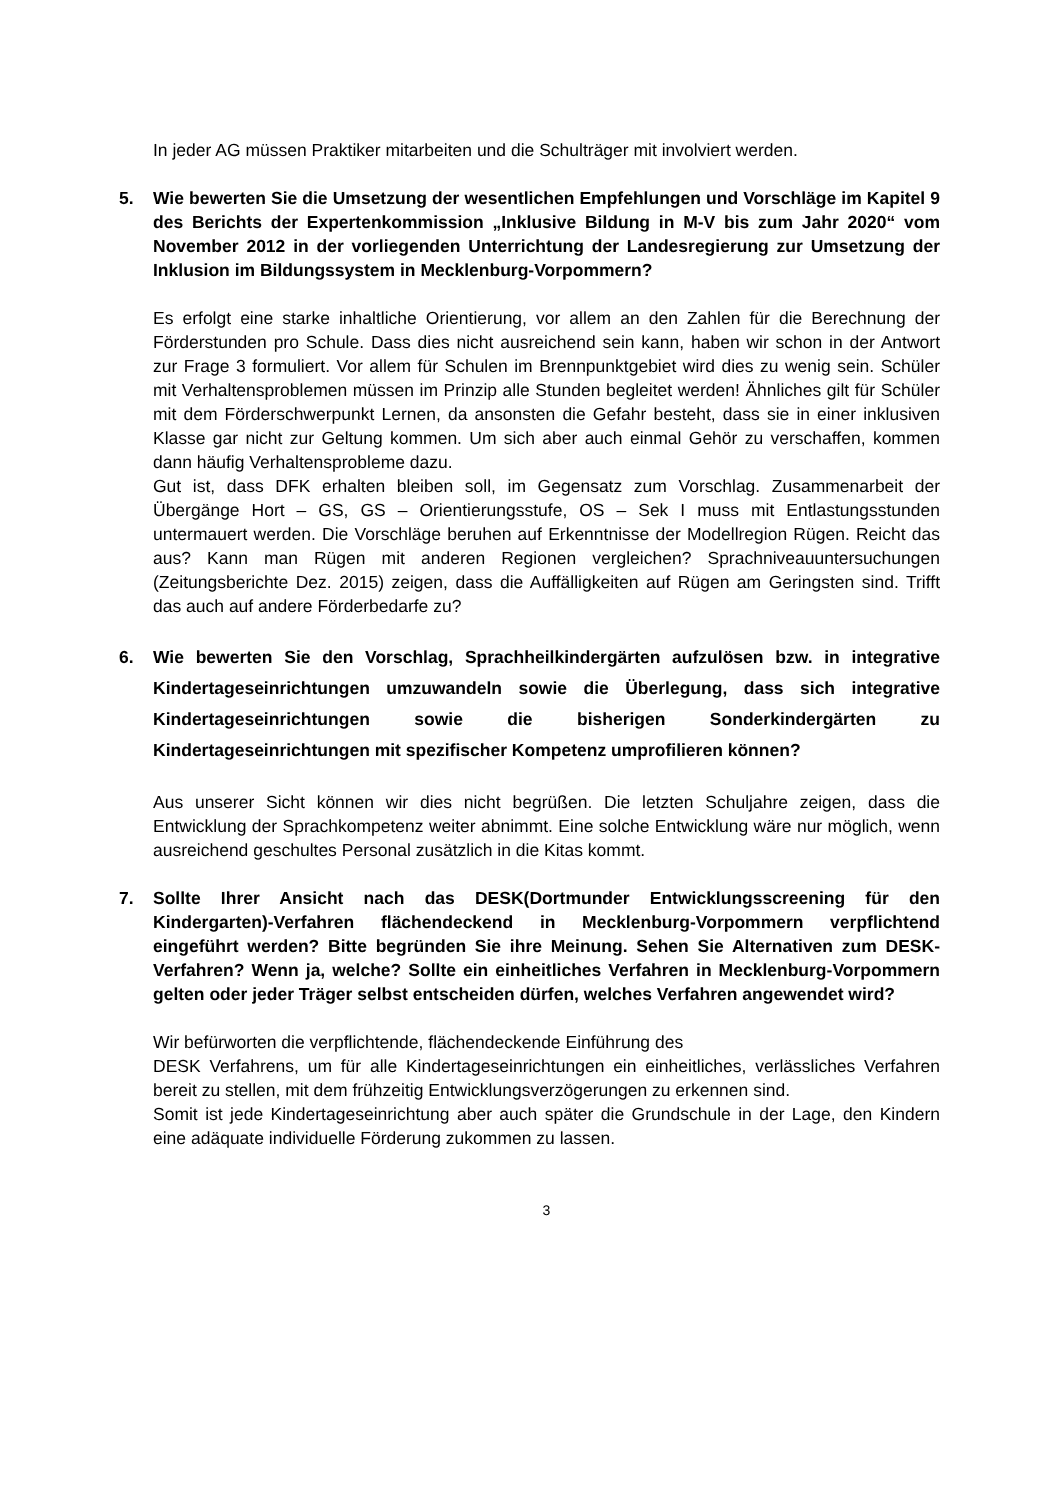In jeder AG müssen Praktiker mitarbeiten und die Schulträger mit involviert werden.
5. Wie bewerten Sie die Umsetzung der wesentlichen Empfehlungen und Vorschläge im Kapitel 9 des Berichts der Expertenkommission „Inklusive Bildung in M-V bis zum Jahr 2020“ vom November 2012 in der vorliegenden Unterrichtung der Landesregierung zur Umsetzung der Inklusion im Bildungssystem in Mecklenburg-Vorpommern?
Es erfolgt eine starke inhaltliche Orientierung, vor allem an den Zahlen für die Berechnung der Förderstunden pro Schule. Dass dies nicht ausreichend sein kann, haben wir schon in der Antwort zur Frage 3 formuliert. Vor allem für Schulen im Brennpunktgebiet wird dies zu wenig sein. Schüler mit Verhaltensproblemen müssen im Prinzip alle Stunden begleitet werden! Ähnliches gilt für Schüler mit dem Förderschwerpunkt Lernen, da ansonsten die Gefahr besteht, dass sie in einer inklusiven Klasse gar nicht zur Geltung kommen. Um sich aber auch einmal Gehör zu verschaffen, kommen dann häufig Verhaltensprobleme dazu.
Gut ist, dass DFK erhalten bleiben soll, im Gegensatz zum Vorschlag. Zusammenarbeit der Übergänge Hort – GS, GS – Orientierungsstufe, OS – Sek I muss mit Entlastungsstunden untermauert werden. Die Vorschläge beruhen auf Erkenntnisse der Modellregion Rügen. Reicht das aus? Kann man Rügen mit anderen Regionen vergleichen? Sprachniveauuntersuchungen (Zeitungsberichte Dez. 2015) zeigen, dass die Auffälligkeiten auf Rügen am Geringsten sind. Trifft das auch auf andere Förderbedarfe zu?
6. Wie bewerten Sie den Vorschlag, Sprachheilkindergärten aufzulösen bzw. in integrative Kindertageseinrichtungen umzuwandeln sowie die Überlegung, dass sich integrative Kindertageseinrichtungen sowie die bisherigen Sonderkindergärten zu Kindertageseinrichtungen mit spezifischer Kompetenz umprofilieren können?
Aus unserer Sicht können wir dies nicht begrüßen. Die letzten Schuljahre zeigen, dass die Entwicklung der Sprachkompetenz weiter abnimmt. Eine solche Entwicklung wäre nur möglich, wenn ausreichend geschultes Personal zusätzlich in die Kitas kommt.
7. Sollte Ihrer Ansicht nach das DESK(Dortmunder Entwicklungsscreening für den Kindergarten)-Verfahren flächendeckend in Mecklenburg-Vorpommern verpflichtend eingeführt werden? Bitte begründen Sie ihre Meinung. Sehen Sie Alternativen zum DESK-Verfahren? Wenn ja, welche? Sollte ein einheitliches Verfahren in Mecklenburg-Vorpommern gelten oder jeder Träger selbst entscheiden dürfen, welches Verfahren angewendet wird?
Wir befürworten die verpflichtende, flächendeckende Einführung des
DESK Verfahrens, um für alle Kindertageseinrichtungen ein einheitliches, verlässliches Verfahren bereit zu stellen, mit dem frühzeitig Entwicklungsverzögerungen zu erkennen sind.
Somit ist jede Kindertageseinrichtung aber auch später die Grundschule in der Lage, den Kindern eine adäquate individuelle Förderung zukommen zu lassen.
3